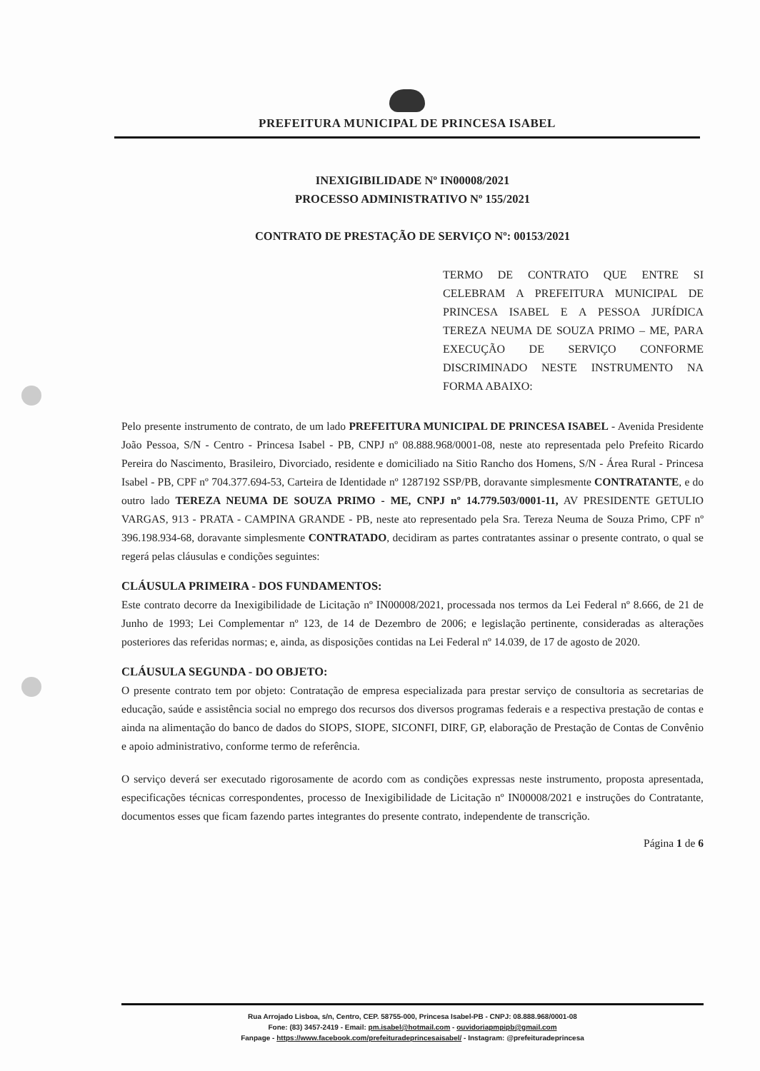PREFEITURA MUNICIPAL DE PRINCESA ISABEL
INEXIGIBILIDADE Nº IN00008/2021
PROCESSO ADMINISTRATIVO Nº 155/2021
CONTRATO DE PRESTAÇÃO DE SERVIÇO Nº: 00153/2021
TERMO DE CONTRATO QUE ENTRE SI CELEBRAM A PREFEITURA MUNICIPAL DE PRINCESA ISABEL E A PESSOA JURÍDICA TEREZA NEUMA DE SOUZA PRIMO – ME, PARA EXECUÇÃO DE SERVIÇO CONFORME DISCRIMINADO NESTE INSTRUMENTO NA FORMA ABAIXO:
Pelo presente instrumento de contrato, de um lado PREFEITURA MUNICIPAL DE PRINCESA ISABEL - Avenida Presidente João Pessoa, S/N - Centro - Princesa Isabel - PB, CNPJ nº 08.888.968/0001-08, neste ato representada pelo Prefeito Ricardo Pereira do Nascimento, Brasileiro, Divorciado, residente e domiciliado na Sitio Rancho dos Homens, S/N - Área Rural - Princesa Isabel - PB, CPF nº 704.377.694-53, Carteira de Identidade nº 1287192 SSP/PB, doravante simplesmente CONTRATANTE, e do outro lado TEREZA NEUMA DE SOUZA PRIMO - ME, CNPJ nº 14.779.503/0001-11, AV PRESIDENTE GETULIO VARGAS, 913 - PRATA - CAMPINA GRANDE - PB, neste ato representado pela Sra. Tereza Neuma de Souza Primo, CPF nº 396.198.934-68, doravante simplesmente CONTRATADO, decidiram as partes contratantes assinar o presente contrato, o qual se regerá pelas cláusulas e condições seguintes:
CLÁUSULA PRIMEIRA - DOS FUNDAMENTOS:
Este contrato decorre da Inexigibilidade de Licitação nº IN00008/2021, processada nos termos da Lei Federal nº 8.666, de 21 de Junho de 1993; Lei Complementar nº 123, de 14 de Dezembro de 2006; e legislação pertinente, consideradas as alterações posteriores das referidas normas; e, ainda, as disposições contidas na Lei Federal nº 14.039, de 17 de agosto de 2020.
CLÁUSULA SEGUNDA - DO OBJETO:
O presente contrato tem por objeto: Contratação de empresa especializada para prestar serviço de consultoria as secretarias de educação, saúde e assistência social no emprego dos recursos dos diversos programas federais e a respectiva prestação de contas e ainda na alimentação do banco de dados do SIOPS, SIOPE, SICONFI, DIRF, GP, elaboração de Prestação de Contas de Convênio e apoio administrativo, conforme termo de referência.
O serviço deverá ser executado rigorosamente de acordo com as condições expressas neste instrumento, proposta apresentada, especificações técnicas correspondentes, processo de Inexigibilidade de Licitação nº IN00008/2021 e instruções do Contratante, documentos esses que ficam fazendo partes integrantes do presente contrato, independente de transcrição.
Página 1 de 6
Rua Arrojado Lisboa, s/n, Centro, CEP. 58755-000, Princesa Isabel-PB - CNPJ: 08.888.968/0001-08
Fone: (83) 3457-2419 - Email: pm.isabel@hotmail.com - ouvidoriapmpipb@gmail.com
Fanpage - https://www.facebook.com/prefeituradeprincesaisabel/ - Instagram: @prefeituradeprincesa